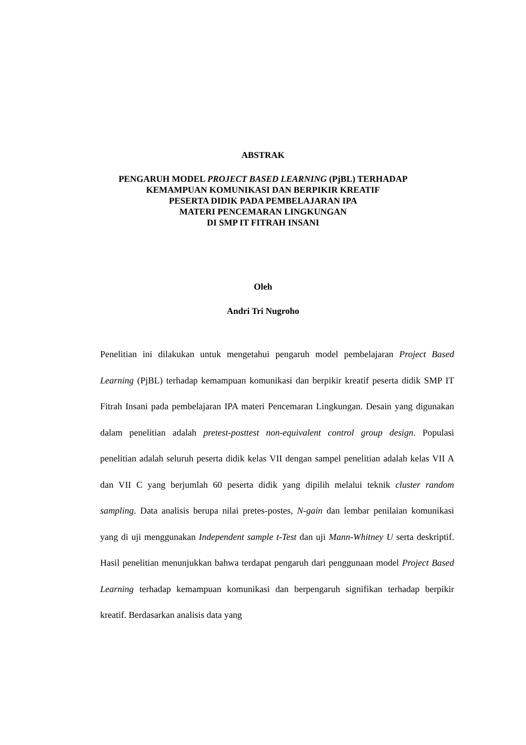ABSTRAK
PENGARUH MODEL PROJECT BASED LEARNING (PjBL) TERHADAP
KEMAMPUAN KOMUNIKASI DAN BERPIKIR KREATIF
PESERTA DIDIK PADA PEMBELAJARAN IPA
MATERI PENCEMARAN LINGKUNGAN
DI SMP IT FITRAH INSANI
Oleh
Andri Tri Nugroho
Penelitian ini dilakukan untuk mengetahui pengaruh model pembelajaran Project Based Learning (PjBL) terhadap kemampuan komunikasi dan berpikir kreatif peserta didik SMP IT Fitrah Insani pada pembelajaran IPA materi Pencemaran Lingkungan. Desain yang digunakan dalam penelitian adalah pretest-posttest non-equivalent control group design. Populasi penelitian adalah seluruh peserta didik kelas VII dengan sampel penelitian adalah kelas VII A dan VII C yang berjumlah 60 peserta didik yang dipilih melalui teknik cluster random sampling. Data analisis berupa nilai pretes-postes, N-gain dan lembar penilaian komunikasi yang di uji menggunakan Independent sample t-Test dan uji Mann-Whitney U serta deskriptif. Hasil penelitian menunjukkan bahwa terdapat pengaruh dari penggunaan model Project Based Learning terhadap kemampuan komunikasi dan berpengaruh signifikan terhadap berpikir kreatif. Berdasarkan analisis data yang